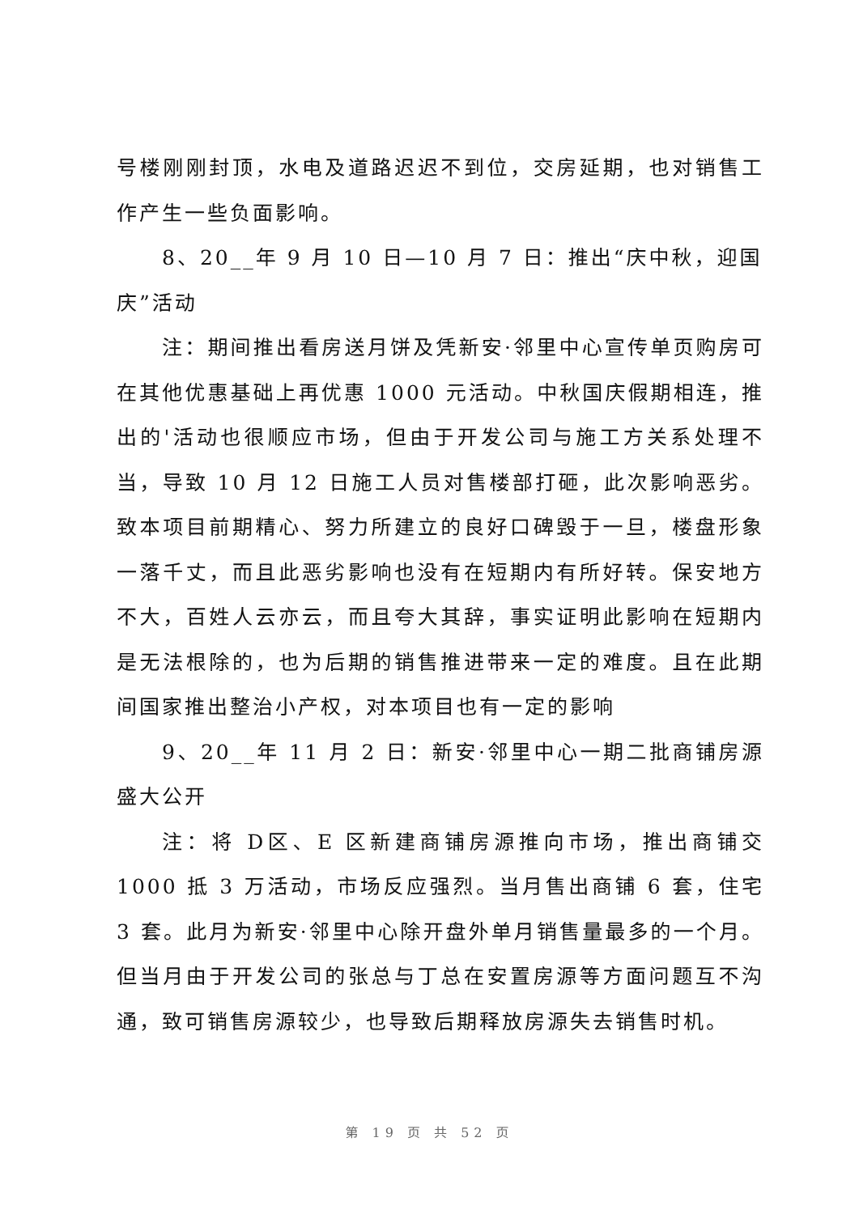号楼刚刚封顶，水电及道路迟迟不到位，交房延期，也对销售工作产生一些负面影响。
8、20__年 9 月 10 日—10 月 7 日：推出“庆中秋，迎国
庆”活动
注：期间推出看房送月饼及凭新安·邻里中心宣传单页购房可在其他优惠基础上再优惠 1000 元活动。中秋国庆假期相连，推出的'活动也很顺应市场，但由于开发公司与施工方关系处理不当，导致 10 月 12 日施工人员对售楼部打砸，此次影响恶劣。致本项目前期精心、努力所建立的良好口碑毁于一旦，楼盘形象一落千丈，而且此恶劣影响也没有在短期内有所好转。保安地方不大，百姓人云亦云，而且夸大其辞，事实证明此影响在短期内是无法根除的，也为后期的销售推进带来一定的难度。且在此期间国家推出整治小产权，对本项目也有一定的影响
9、20__年 11 月 2 日：新安·邻里中心一期二批商铺房源盛大公开
注：将 D区、E 区新建商铺房源推向市场，推出商铺交 1000 抵 3 万活动，市场反应强烈。当月售出商铺 6 套，住宅 3 套。此月为新安·邻里中心除开盘外单月销售量最多的一个月。但当月由于开发公司的张总与丁总在安置房源等方面问题互不沟通，致可销售房源较少，也导致后期释放房源失去销售时机。
第 19 页 共 52 页